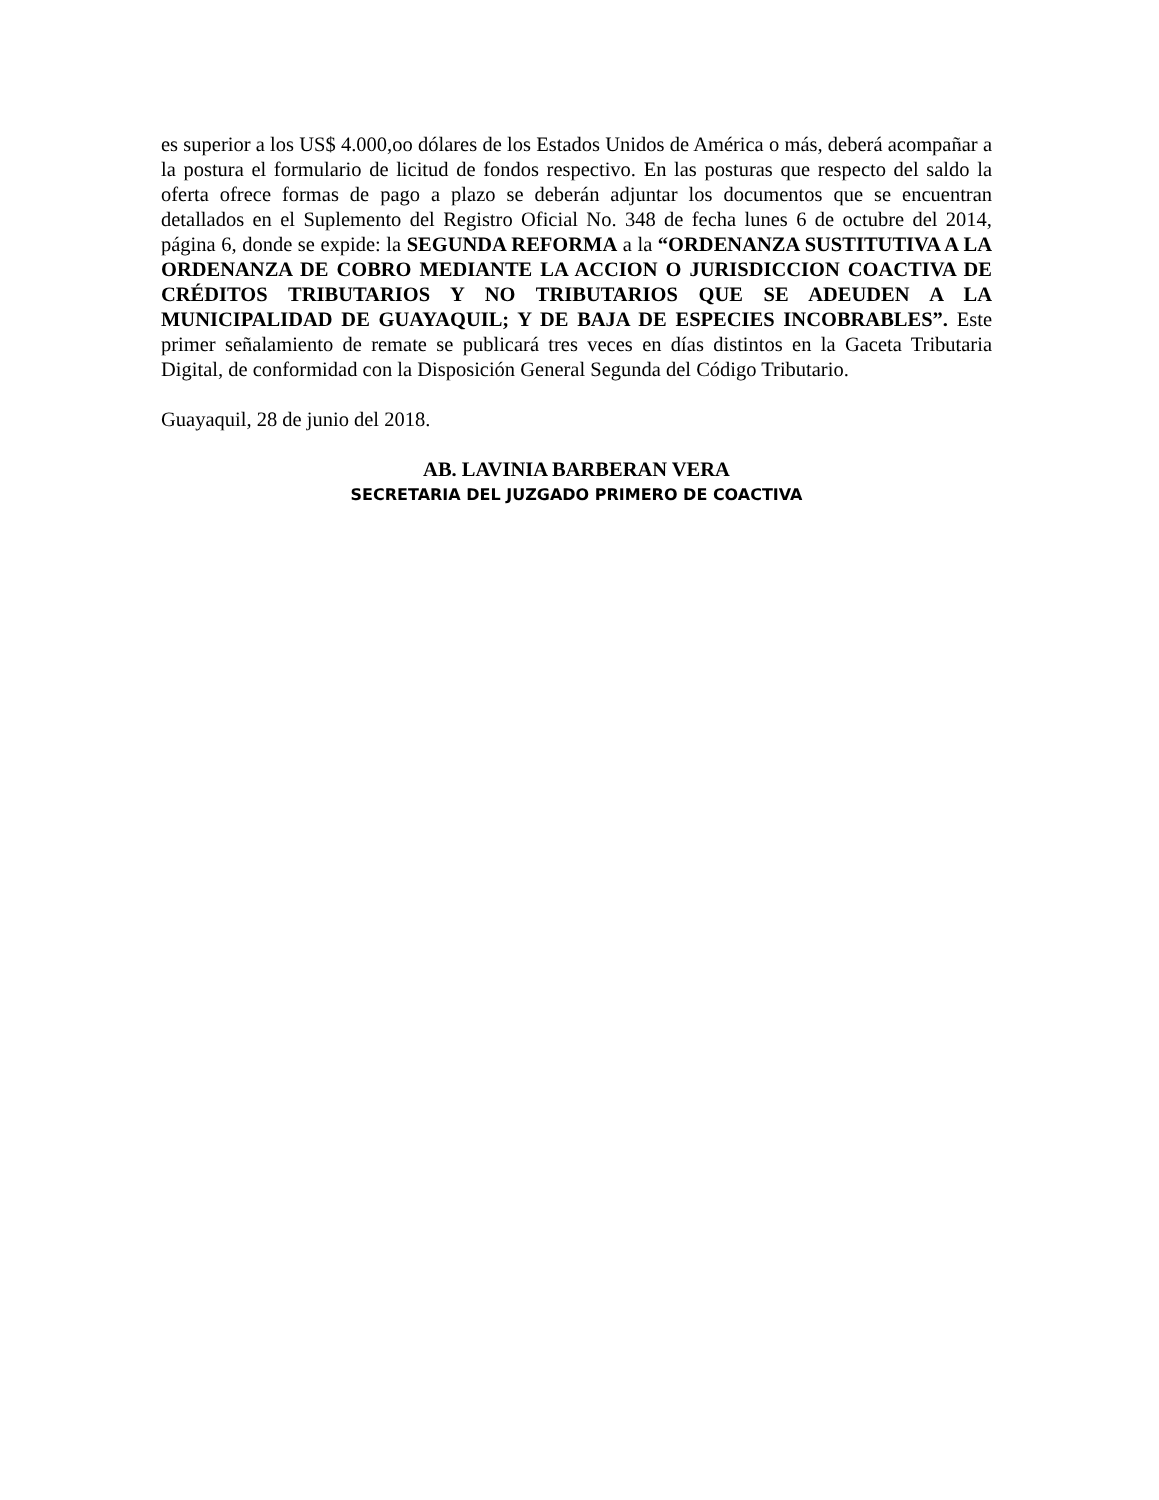es superior a los US$ 4.000,oo dólares de los Estados Unidos de América o más, deberá acompañar a la postura el formulario de licitud de fondos respectivo. En las posturas que respecto del saldo la oferta ofrece formas de pago a plazo se deberán adjuntar los documentos que se encuentran detallados en el Suplemento del Registro Oficial No. 348 de fecha lunes 6 de octubre del 2014, página 6, donde se expide: la SEGUNDA REFORMA a la “ORDENANZA SUSTITUTIVA A LA ORDENANZA DE COBRO MEDIANTE LA ACCION O JURISDICCION COACTIVA DE CRÉDITOS TRIBUTARIOS Y NO TRIBUTARIOS QUE SE ADEUDEN A LA MUNICIPALIDAD DE GUAYAQUIL; Y DE BAJA DE ESPECIES INCOBRABLES”. Este primer señalamiento de remate se publicará tres veces en días distintos en la Gaceta Tributaria Digital, de conformidad con la Disposición General Segunda del Código Tributario.
Guayaquil, 28 de junio del 2018.
AB. LAVINIA BARBERAN VERA
SECRETARIA DEL JUZGADO PRIMERO DE COACTIVA